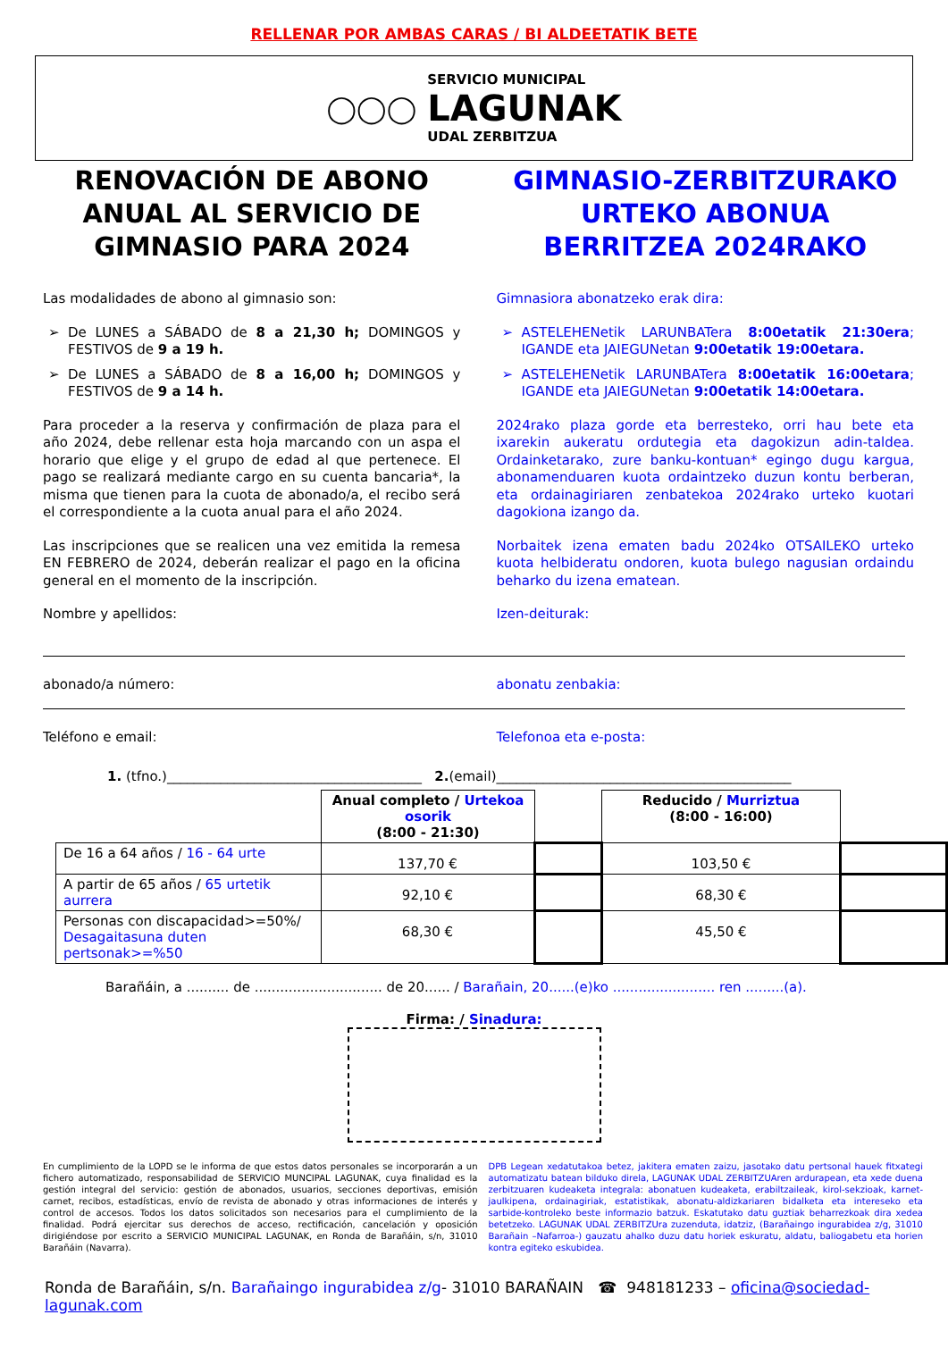RELLENAR POR AMBAS CARAS / BI ALDEETATIK BETE
◯◯◯
SERVICIO MUNICIPAL
LAGUNAK
UDAL ZERBITZUA
RENOVACIÓN DE ABONO ANUAL AL SERVICIO DE GIMNASIO PARA 2024
Las modalidades de abono al gimnasio son:
De LUNES a SÁBADO de 8 a 21,30 h; DOMINGOS y FESTIVOS de 9 a 19 h.
De LUNES a SÁBADO de 8 a 16,00 h; DOMINGOS y FESTIVOS de 9 a 14 h.
Para proceder a la reserva y confirmación de plaza para el año 2024, debe rellenar esta hoja marcando con un aspa el horario que elige y el grupo de edad al que pertenece. El pago se realizará mediante cargo en su cuenta bancaria*, la misma que tienen para la cuota de abonado/a, el recibo será el correspondiente a la cuota anual para el año 2024.
Las inscripciones que se realicen una vez emitida la remesa EN FEBRERO de 2024, deberán realizar el pago en la oficina general en el momento de la inscripción.
Nombre y apellidos:
GIMNASIO-ZERBITZURAKO URTEKO ABONUA BERRITZEA 2024RAKO
Gimnasiora abonatzeko erak dira:
ASTELEHENetik LARUNBATera 8:00etatik 21:30era; IGANDE eta JAIEGUNetan 9:00etatik 19:00etara.
ASTELEHENetik LARUNBATera 8:00etatik 16:00etara; IGANDE eta JAIEGUNetan 9:00etatik 14:00etara.
2024rako plaza gorde eta berresteko, orri hau bete eta ixarekin aukeratu ordutegia eta dagokizun adin-taldea. Ordainketarako, zure banku-kontuan* egingo dugu kargua, abonamenduaren kuota ordaintzeko duzun kontu berberan, eta ordainagiriaren zenbatekoa 2024rako urteko kuotari dagokiona izango da.
Norbaitek izena ematen badu 2024ko OTSAILEKO urteko kuota helbideratu ondoren, kuota bulego nagusian ordaindu beharko du izena ematean.
Izen-deiturak:
abonado/a número: abonatu zenbakia:
Teléfono e email: Telefonoa eta e-posta:
1. (tfno.)______________________________________ 2.(email)____________________________________________
| | Anual completo / Urtekoa osorik (8:00 - 21:30) | | Reducido / Murriztua (8:00 - 16:00) | |
| De 16 a 64 años / 16 - 64 urte | 137,70 € | | 103,50 € | |
| A partir de 65 años / 65 urtetik aurrera | 92,10 € | | 68,30 € | |
| Personas con discapacidad>=50%/ Desagaitasuna duten pertsonak>=%50 | 68,30 € | | 45,50 € | |
Barañáin, a .......... de .............................. de 20...... / Barañain, 20......(e)ko ........................ ren .........(a).
Firma: / Sinadura:
En cumplimiento de la LOPD se le informa de que estos datos personales se incorporarán a un fichero automatizado, responsabilidad de SERVICIO MUNCIPAL LAGUNAK, cuya finalidad es la gestión integral del servicio: gestión de abonados, usuarios, secciones deportivas, emisión carnet, recibos, estadísticas, envío de revista de abonado y otras informaciones de interés y control de accesos. Todos los datos solicitados son necesarios para el cumplimiento de la finalidad. Podrá ejercitar sus derechos de acceso, rectificación, cancelación y oposición dirigiéndose por escrito a SERVICIO MUNICIPAL LAGUNAK, en Ronda de Barañáin, s/n, 31010 Barañáin (Navarra).
DPB Legean xedatutakoa betez, jakitera ematen zaizu, jasotako datu pertsonal hauek fitxategi automatizatu batean bilduko direla, LAGUNAK UDAL ZERBITZUAren ardurapean, eta xede duena zerbitzuaren kudeaketa integrala: abonatuen kudeaketa, erabiltzaileak, kirol-sekzioak, karnet-jaulkipena, ordainagiriak, estatistikak, abonatu-aldizkariaren bidalketa eta intereseko eta sarbide-kontroleko beste informazio batzuk. Eskatutako datu guztiak beharrezkoak dira xedea betetzeko. LAGUNAK UDAL ZERBITZUra zuzenduta, idatziz, (Barañaingo ingurabidea z/g, 31010 Barañain –Nafarroa-) gauzatu ahalko duzu datu horiek eskuratu, aldatu, baliogabetu eta horien kontra egiteko eskubidea.
Ronda de Barañáin, s/n. Barañaingo ingurabidea z/g- 31010 BARAÑAIN ☎ 948181233 – oficina@sociedad-lagunak.com